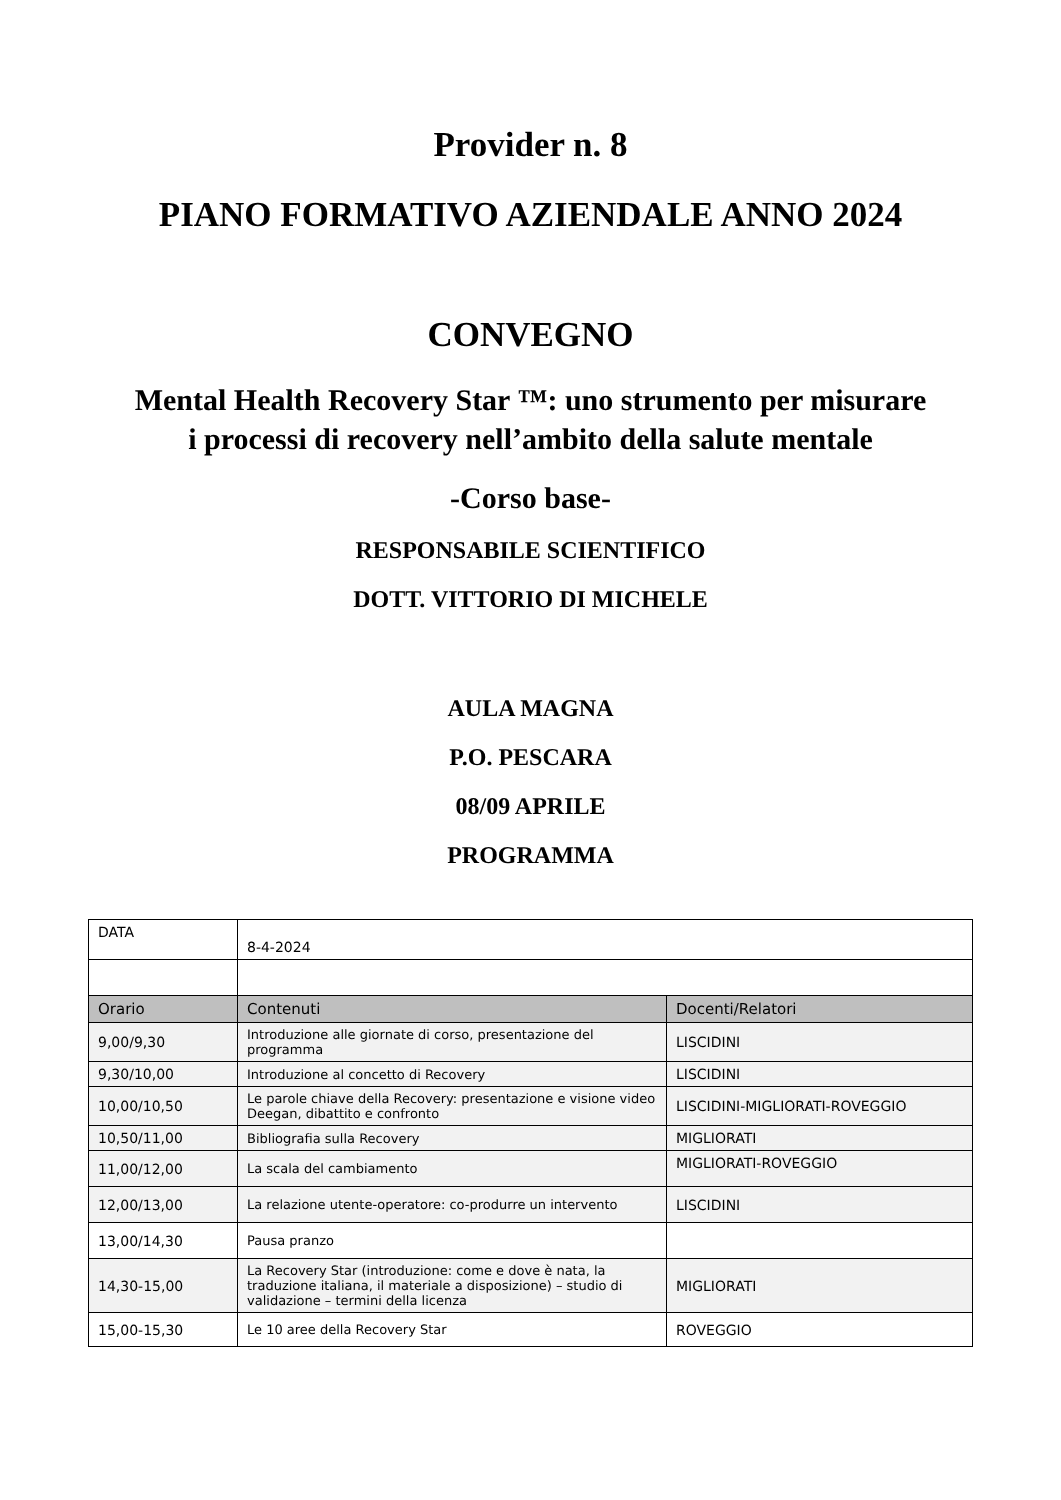Provider n. 8
PIANO FORMATIVO AZIENDALE ANNO 2024
CONVEGNO
Mental Health Recovery Star ™: uno strumento per misurare
i processi di recovery nell’ambito della salute mentale
-Corso base-
RESPONSABILE SCIENTIFICO
DOTT. VITTORIO DI MICHELE
AULA MAGNA
P.O. PESCARA
08/09 APRILE
PROGRAMMA
| DATA | 8-4-2024 | |
| Orario | Contenuti | Docenti/Relatori |
| 9,00/9,30 | Introduzione alle giornate di corso, presentazione del programma | LISCIDINI |
| 9,30/10,00 | Introduzione al concetto di Recovery | LISCIDINI |
| 10,00/10,50 | Le parole chiave della Recovery: presentazione e visione video Deegan, dibattito e confronto | LISCIDINI-MIGLIORATI-ROVEGGIO |
| 10,50/11,00 | Bibliografia sulla Recovery | MIGLIORATI |
| 11,00/12,00 | La scala del cambiamento | MIGLIORATI-ROVEGGIO |
| 12,00/13,00 | La relazione utente-operatore: co-produrre un intervento | LISCIDINI |
| 13,00/14,30 | Pausa pranzo | |
| 14,30-15,00 | La Recovery Star (introduzione: come e dove è nata, la traduzione italiana, il materiale a disposizione) – studio di validazione – termini della licenza | MIGLIORATI |
| 15,00-15,30 | Le 10 aree della Recovery Star | ROVEGGIO |